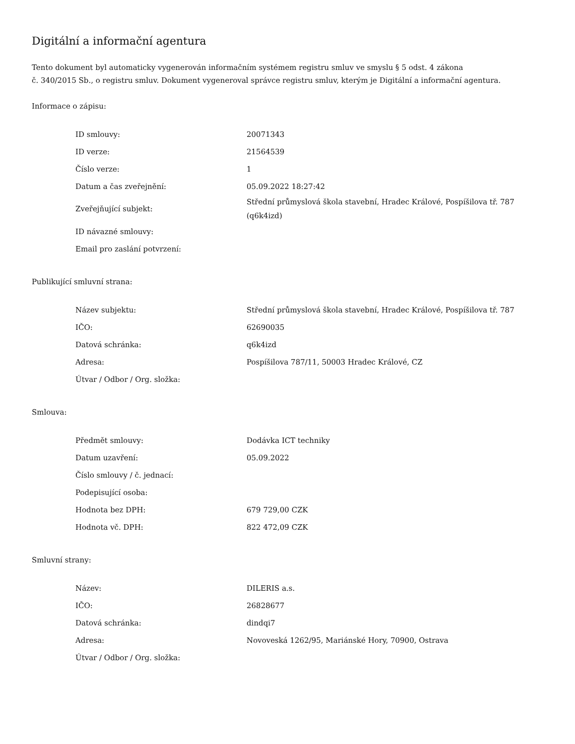Digitální a informační agentura
Tento dokument byl automaticky vygenerován informačním systémem registru smluv ve smyslu § 5 odst. 4 zákona
č. 340/2015 Sb., o registru smluv. Dokument vygeneroval správce registru smluv, kterým je Digitální a informační agentura.
Informace o zápisu:
| ID smlouvy: | 20071343 |
| ID verze: | 21564539 |
| Číslo verze: | 1 |
| Datum a čas zveřejnění: | 05.09.2022 18:27:42 |
| Zveřejňující subjekt: | Střední průmyslová škola stavební, Hradec Králové, Pospíšilova tř. 787 (q6k4izd) |
| ID návazné smlouvy: | |
| Email pro zaslání potvrzení: | |
Publikující smluvní strana:
| Název subjektu: | Střední průmyslová škola stavební, Hradec Králové, Pospíšilova tř. 787 |
| IČO: | 62690035 |
| Datová schránka: | q6k4izd |
| Adresa: | Pospíšilova 787/11, 50003 Hradec Králové, CZ |
| Útvar / Odbor / Org. složka: | |
Smlouva:
| Předmět smlouvy: | Dodávka ICT techniky |
| Datum uzavření: | 05.09.2022 |
| Číslo smlouvy / č. jednací: | |
| Podepisující osoba: | |
| Hodnota bez DPH: | 679 729,00 CZK |
| Hodnota vč. DPH: | 822 472,09 CZK |
Smluvní strany:
| Název: | DILERIS a.s. |
| IČO: | 26828677 |
| Datová schránka: | dindqi7 |
| Adresa: | Novoveská 1262/95, Mariánské Hory, 70900, Ostrava |
| Útvar / Odbor / Org. složka: | |